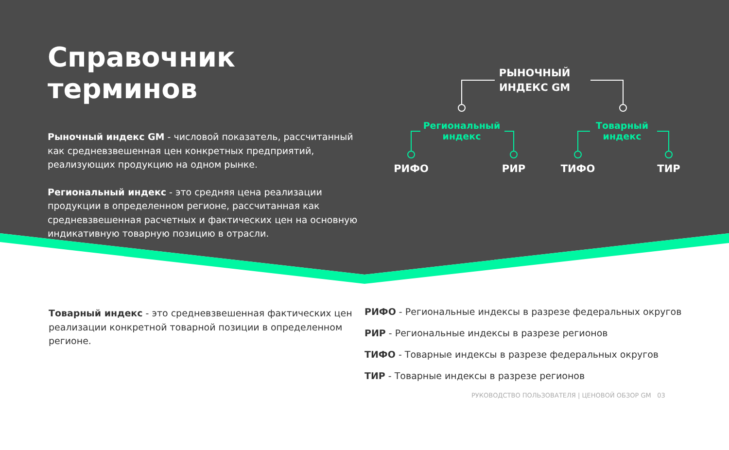Справочник терминов
Рыночный индекс GM - числовой показатель, рассчитанный как средневзвешенная цен конкретных предприятий, реализующих продукцию на одном рынке.
Региональный индекс - это средняя цена реализации продукции в определенном регионе, рассчитанная как средневзвешенная расчетных и фактических цен на основную индикативную товарную позицию в отрасли.
РЫНОЧНЫЙ ИНДЕКС GM
Региональный индекс
Товарный индекс
РИФО РИР ТИФО ТИР
Товарный индекс - это средневзвешенная фактических цен реализации конкретной товарной позиции в определенном регионе.
РИФО - Региональные индексы в разрезе федеральных округов
РИР - Региональные индексы в разрезе регионов
ТИФО - Товарные индексы в разрезе федеральных округов
ТИР - Товарные индексы в разрезе регионов
РУКОВОДСТВО ПОЛЬЗОВАТЕЛЯ | ЦЕНОВОЙ ОБЗОР GM 03